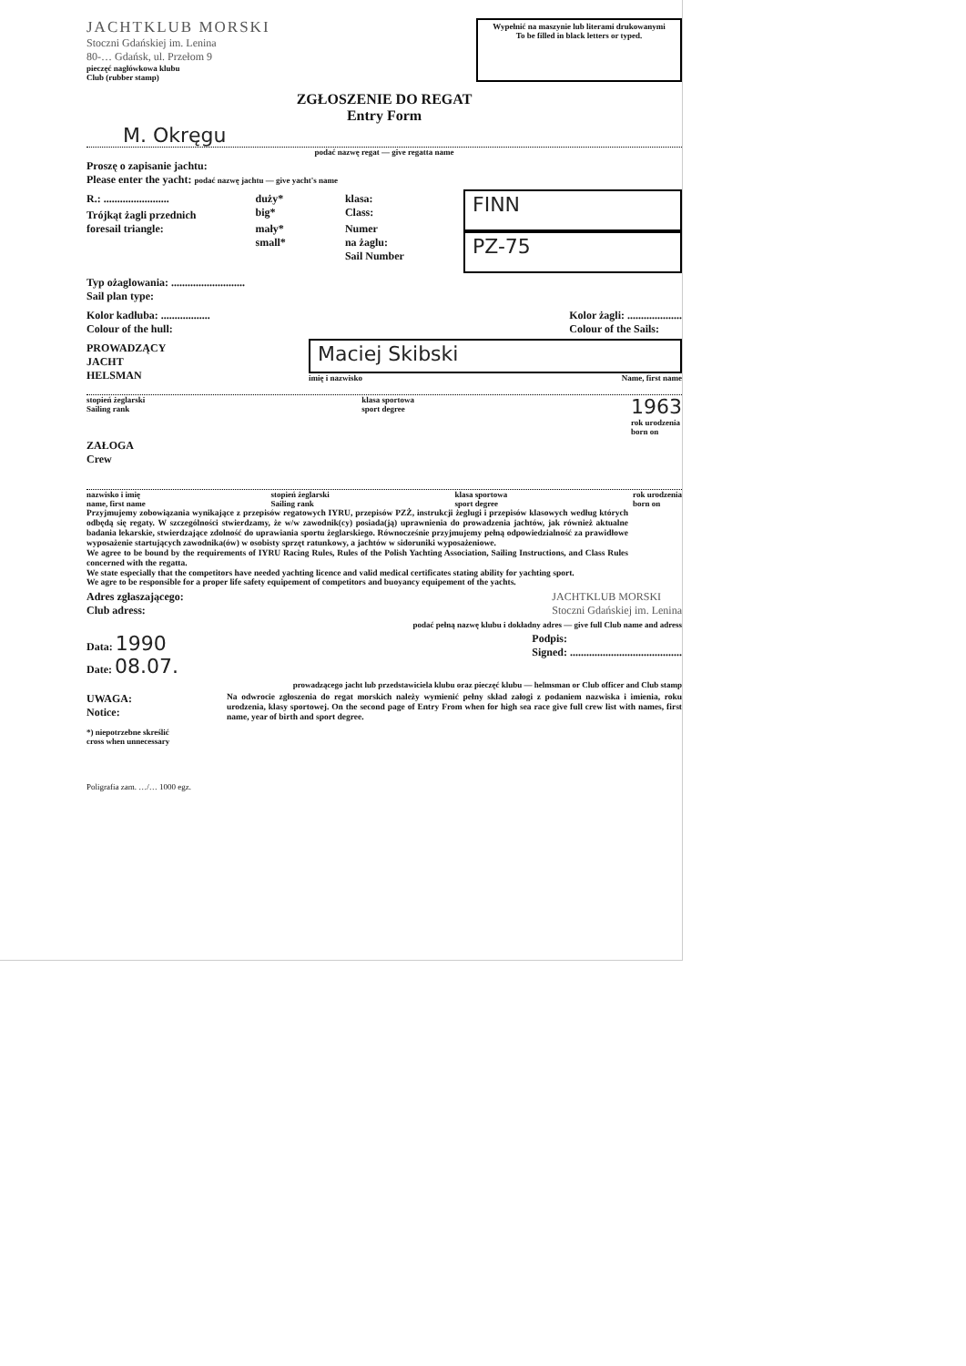JACHTKLUB MORSKI
Stoczni Gdańskiej im. Lenina
80-… Gdańsk, ul. Przełom 9
pieczęć nagłówkowa klubu
Club (rubber stamp)
Wypełnić na maszynie lub literami drukowanymi
To be filled in black letters or typed.
ZGŁOSZENIE DO REGAT
Entry Form
M. Okręgu
podać nazwę regat — give regatta name
Proszę o zapisanie jachtu:
Please enter the yacht: podać nazwę jachtu — give yacht's name
R.: ........................
Trójkąt żagli przednich
foresail triangle:
duży*
big*
mały*
small*
klasa:
Class:
Numer
na żaglu:
Sail Number
FINN
PZ-75
Typ ożaglowania: ...........................
Sail plan type:
Kolor kadłuba: ..................
Colour of the hull:
Kolor żagli: ....................
Colour of the Sails:
PROWADZĄCY
JACHT
HELSMAN
Maciej Skibski
imię i nazwisko Name, first name
stopień żeglarski
Sailing rank klasa sportowa
sport degree 1963
rok urodzenia
born on
ZAŁOGA
Crew
nazwisko i imię
name, first name stopień żeglarski
Sailing rank klasa sportowa
sport degree rok urodzenia
born on
Przyjmujemy zobowiązania wynikające z przepisów regatowych IYRU, przepisów PZŻ, instrukcji żeglugi i przepisów klasowych według których odbędą się regaty. W szczególności stwierdzamy, że w/w zawodnik(cy) posiada(ją) uprawnienia do prowadzenia jachtów, jak również aktualne badania lekarskie, stwierdzające zdolność do uprawiania sportu żeglarskiego. Równocześnie przyjmujemy pełną odpowiedzialność za prawidłowe wyposażenie startujących zawodnika(ów) w osobisty sprzęt ratunkowy, a jachtów w sidoruniki wyposażeniowe.
We agree to be bound by the requirements of IYRU Racing Rules, Rules of the Polish Yachting Association, Sailing Instructions, and Class Rules concerned with the regatta.
We state especially that the competitors have needed yachting licence and valid medical certificates stating ability for yachting sport.
We agre to be responsible for a proper life safety equipement of competitors and buoyancy equipement of the yachts.
Adres zgłaszającego:
Club adress:
JACHTKLUB MORSKI
Stoczni Gdańskiej im. Lenina
podać pełną nazwę klubu i dokładny adres — give full Club name and adress
Data: 1990
Date: 08.07.
Podpis:
Signed: .........................................
prowadzącego jacht lub przedstawiciela klubu oraz pieczęć klubu — helmsman or Club officer and Club stamp
UWAGA:
Notice:
Na odwrocie zgłoszenia do regat morskich należy wymienić pełny skład załogi z podaniem nazwiska i imienia, roku urodzenia, klasy sportowej. On the second page of Entry From when for high sea race give full crew list with names, first name, year of birth and sport degree.
*) niepotrzebne skreślić
cross when unnecessary
Poligrafia zam. …/… 1000 egz.